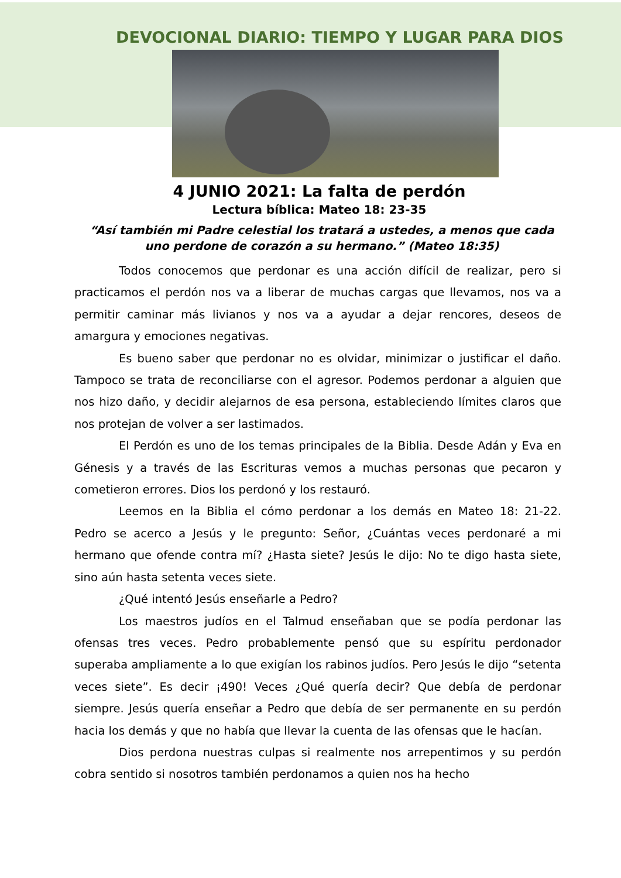DEVOCIONAL DIARIO: TIEMPO Y LUGAR PARA DIOS
4 JUNIO 2021: La falta de perdón
Lectura bíblica: Mateo 18: 23-35
“Así también mi Padre celestial los tratará a ustedes, a menos que cada uno perdone de corazón a su hermano.” (Mateo 18:35)
Todos conocemos que perdonar es una acción difícil de realizar, pero si practicamos el perdón nos va a liberar de muchas cargas que llevamos, nos va a permitir caminar más livianos y nos va a ayudar a dejar rencores, deseos de amargura y emociones negativas.
Es bueno saber que perdonar no es olvidar, minimizar o justificar el daño. Tampoco se trata de reconciliarse con el agresor. Podemos perdonar a alguien que nos hizo daño, y decidir alejarnos de esa persona, estableciendo límites claros que nos protejan de volver a ser lastimados.
El Perdón es uno de los temas principales de la Biblia. Desde Adán y Eva en Génesis y a través de las Escrituras vemos a muchas personas que pecaron y cometieron errores. Dios los perdonó y los restauró.
Leemos en la Biblia el cómo perdonar a los demás en Mateo 18: 21-22. Pedro se acerco a Jesús y le pregunto: Señor, ¿Cuántas veces perdonaré a mi hermano que ofende contra mí? ¿Hasta siete? Jesús le dijo: No te digo hasta siete, sino aún hasta setenta veces siete.
¿Qué intentó Jesús enseñarle a Pedro?
Los maestros judíos en el Talmud enseñaban que se podía perdonar las ofensas tres veces. Pedro probablemente pensó que su espíritu perdonador superaba ampliamente a lo que exigían los rabinos judíos. Pero Jesús le dijo “setenta veces siete”. Es decir ¡490! Veces ¿Qué quería decir? Que debía de perdonar siempre. Jesús quería enseñar a Pedro que debía de ser permanente en su perdón hacia los demás y que no había que llevar la cuenta de las ofensas que le hacían.
Dios perdona nuestras culpas si realmente nos arrepentimos y su perdón cobra sentido si nosotros también perdonamos a quien nos ha hecho